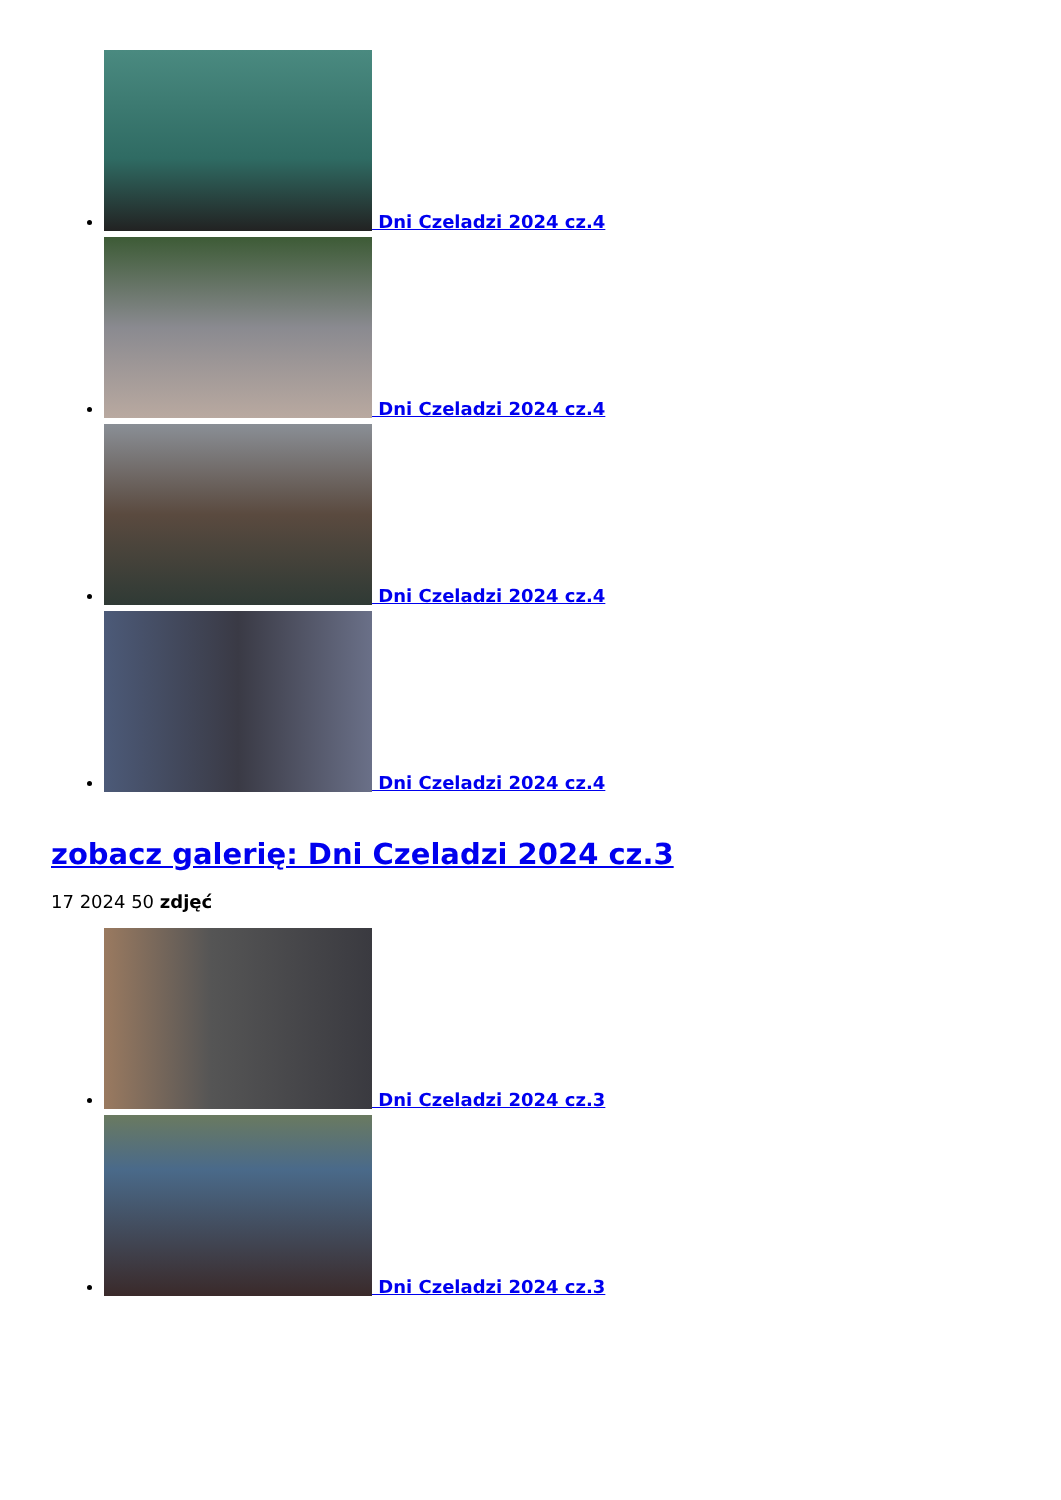Dni Czeladzi 2024 cz.4
Dni Czeladzi 2024 cz.4
Dni Czeladzi 2024 cz.4
Dni Czeladzi 2024 cz.4
zobacz galerię: Dni Czeladzi 2024 cz.3
17 2024 50 zdjęć
Dni Czeladzi 2024 cz.3
Dni Czeladzi 2024 cz.3